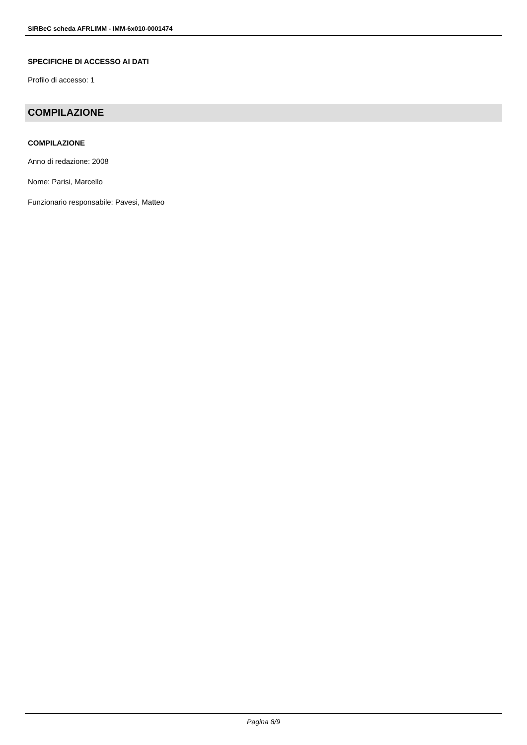SIRBeC scheda AFRLIMM - IMM-6x010-0001474
SPECIFICHE DI ACCESSO AI DATI
Profilo di accesso: 1
COMPILAZIONE
COMPILAZIONE
Anno di redazione: 2008
Nome: Parisi, Marcello
Funzionario responsabile: Pavesi, Matteo
Pagina 8/9